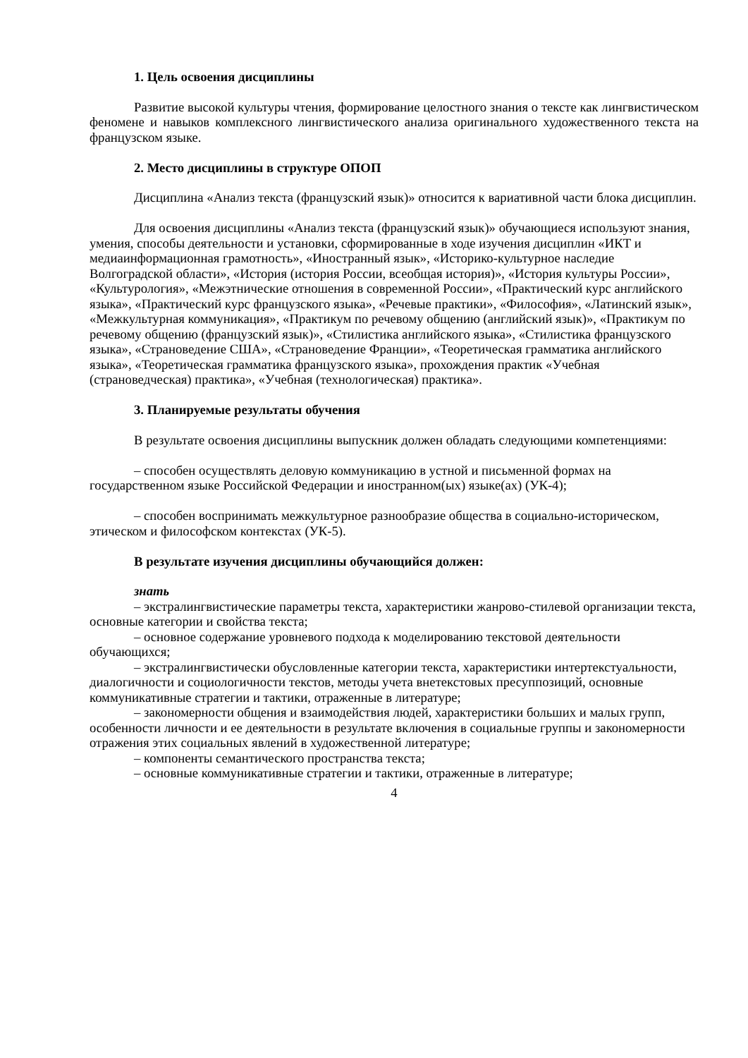1. Цель освоения дисциплины
Развитие высокой культуры чтения, формирование целостного знания о тексте как лингвистическом феномене и навыков комплексного лингвистического анализа оригинального художественного текста на французском языке.
2. Место дисциплины в структуре ОПОП
Дисциплина «Анализ текста (французский язык)» относится к вариативной части блока дисциплин.
Для освоения дисциплины «Анализ текста (французский язык)» обучающиеся используют знания, умения, способы деятельности и установки, сформированные в ходе изучения дисциплин «ИКТ и медиаинформационная грамотность», «Иностранный язык», «Историко-культурное наследие Волгоградской области», «История (история России, всеобщая история)», «История культуры России», «Культурология», «Межэтнические отношения в современной России», «Практический курс английского языка», «Практический курс французского языка», «Речевые практики», «Философия», «Латинский язык», «Межкультурная коммуникация», «Практикум по речевому общению (английский язык)», «Практикум по речевому общению (французский язык)», «Стилистика английского языка», «Стилистика французского языка», «Страноведение США», «Страноведение Франции», «Теоретическая грамматика английского языка», «Теоретическая грамматика французского языка», прохождения практик «Учебная (страноведческая) практика», «Учебная (технологическая) практика».
3. Планируемые результаты обучения
В результате освоения дисциплины выпускник должен обладать следующими компетенциями:
– способен осуществлять деловую коммуникацию в устной и письменной формах на государственном языке Российской Федерации и иностранном(ых) языке(ах) (УК-4);
– способен воспринимать межкультурное разнообразие общества в социально-историческом, этическом и философском контекстах (УК-5).
В результате изучения дисциплины обучающийся должен:
знать
– экстралингвистические параметры текста, характеристики жанрово-стилевой организации текста, основные категории и свойства текста;
– основное содержание уровневого подхода к моделированию текстовой деятельности обучающихся;
– экстралингвистически обусловленные категории текста, характеристики интертекстуальности, диалогичности и социологичности текстов, методы учета внетекстовых пресуппозиций, основные коммуникативные стратегии и тактики, отраженные в литературе;
– закономерности общения и взаимодействия людей, характеристики больших и малых групп, особенности личности и ее деятельности в результате включения в социальные группы и закономерности отражения этих социальных явлений в художественной литературе;
– компоненты семантического пространства текста;
– основные коммуникативные стратегии и тактики, отраженные в литературе;
4